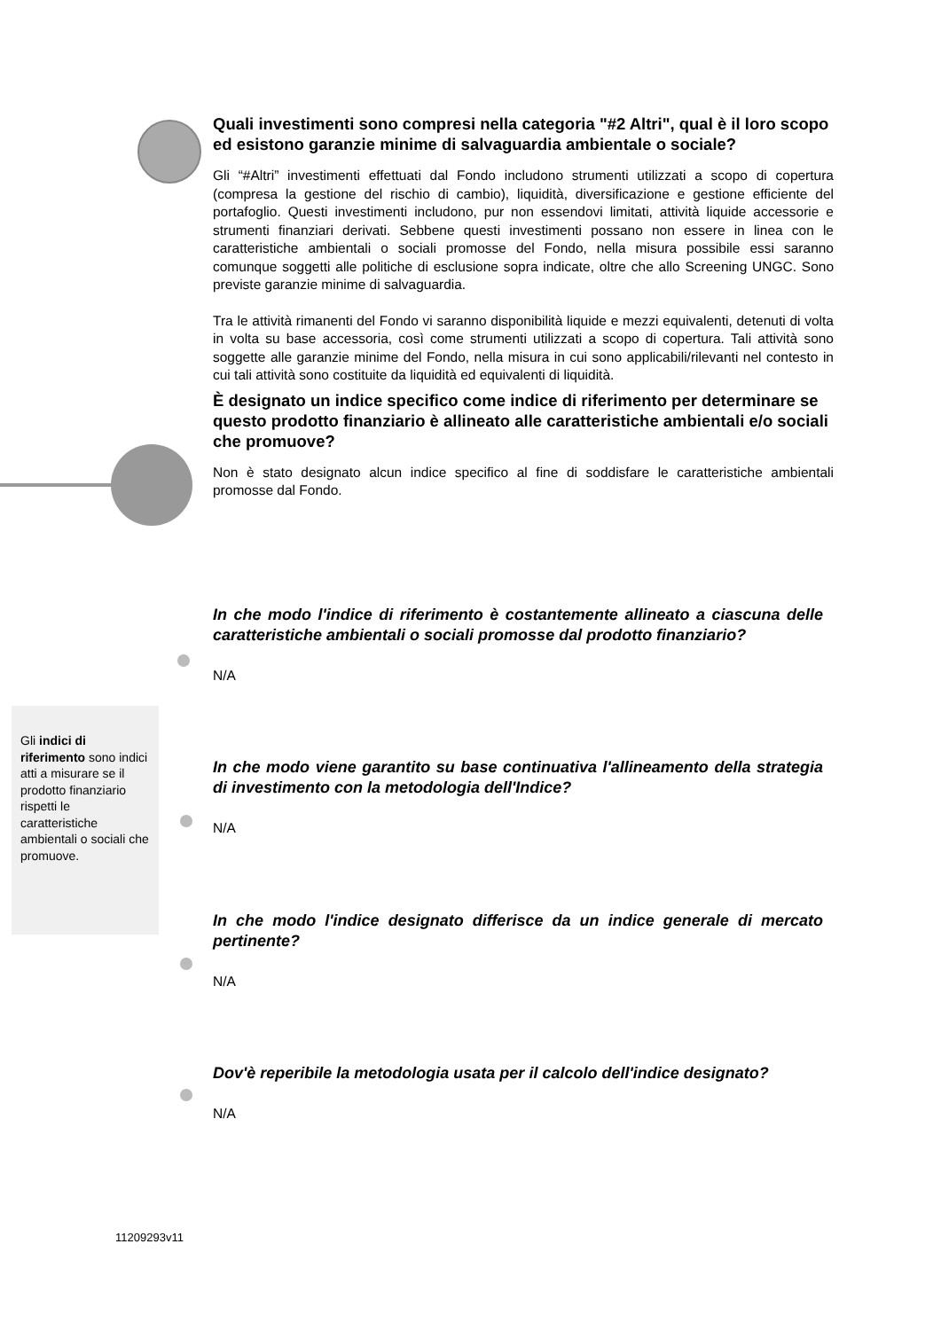Quali investimenti sono compresi nella categoria "#2 Altri", qual è il loro scopo ed esistono garanzie minime di salvaguardia ambientale o sociale?
Gli “#Altri” investimenti effettuati dal Fondo includono strumenti utilizzati a scopo di copertura (compresa la gestione del rischio di cambio), liquidità, diversificazione e gestione efficiente del portafoglio. Questi investimenti includono, pur non essendovi limitati, attività liquide accessorie e strumenti finanziari derivati. Sebbene questi investimenti possano non essere in linea con le caratteristiche ambientali o sociali promosse del Fondo, nella misura possibile essi saranno comunque soggetti alle politiche di esclusione sopra indicate, oltre che allo Screening UNGC. Sono previste garanzie minime di salvaguardia.
Tra le attività rimanenti del Fondo vi saranno disponibilità liquide e mezzi equivalenti, detenuti di volta in volta su base accessoria, così come strumenti utilizzati a scopo di copertura. Tali attività sono soggette alle garanzie minime del Fondo, nella misura in cui sono applicabili/rilevanti nel contesto in cui tali attività sono costituite da liquidità ed equivalenti di liquidità.
È designato un indice specifico come indice di riferimento per determinare se questo prodotto finanziario è allineato alle caratteristiche ambientali e/o sociali che promuove?
Non è stato designato alcun indice specifico al fine di soddisfare le caratteristiche ambientali promosse dal Fondo.
In che modo l'indice di riferimento è costantemente allineato a ciascuna delle caratteristiche ambientali o sociali promosse dal prodotto finanziario?
N/A
In che modo viene garantito su base continuativa l'allineamento della strategia di investimento con la metodologia dell'Indice?
N/A
In che modo l'indice designato differisce da un indice generale di mercato pertinente?
N/A
Dov'è reperibile la metodologia usata per il calcolo dell'indice designato?
N/A
Gli indici di riferimento sono indici atti a misurare se il prodotto finanziario rispetti le caratteristiche ambientali o sociali che promuove.
11209293v11